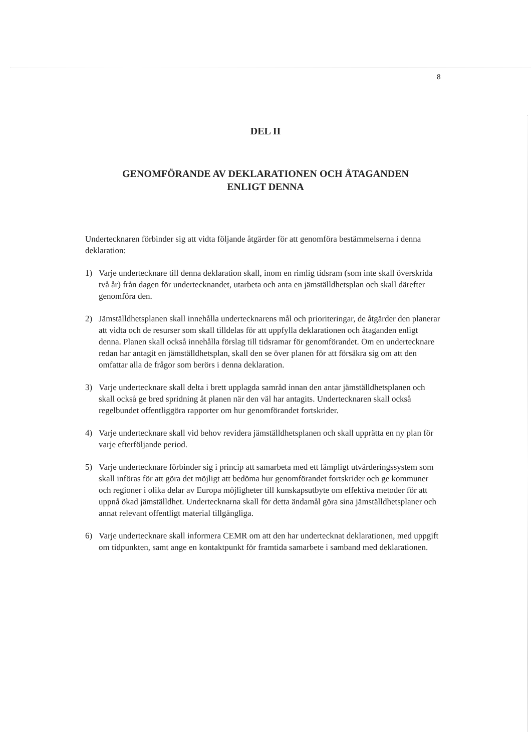8
DEL II
GENOMFÖRANDE AV DEKLARATIONEN OCH ÅTAGANDEN
ENLIGT DENNA
Undertecknaren förbinder sig att vidta följande åtgärder för att genomföra bestämmelserna i denna deklaration:
1) Varje undertecknare till denna deklaration skall, inom en rimlig tidsram (som inte skall överskrida två år) från dagen för undertecknandet, utarbeta och anta en jämställdhetsplan och skall därefter genomföra den.
2) Jämställdhetsplanen skall innehålla undertecknarens mål och prioriteringar, de åtgärder den planerar att vidta och de resurser som skall tilldelas för att uppfylla deklarationen och åtaganden enligt denna. Planen skall också innehålla förslag till tidsramar för genomförandet. Om en undertecknare redan har antagit en jämställdhetsplan, skall den se över planen för att försäkra sig om att den omfattar alla de frågor som berörs i denna deklaration.
3) Varje undertecknare skall delta i brett upplagda samråd innan den antar jämställdhetsplanen och skall också ge bred spridning åt planen när den väl har antagits. Undertecknaren skall också regelbundet offentliggöra rapporter om hur genomförandet fortskrider.
4) Varje undertecknare skall vid behov revidera jämställdhetsplanen och skall upprätta en ny plan för varje efterföljande period.
5) Varje undertecknare förbinder sig i princip att samarbeta med ett lämpligt utvärderingssystem som skall införas för att göra det möjligt att bedöma hur genomförandet fortskrider och ge kommuner och regioner i olika delar av Europa möjligheter till kunskapsutbyte om effektiva metoder för att uppnå ökad jämställdhet. Undertecknarna skall för detta ändamål göra sina jämställdhetsplaner och annat relevant offentligt material tillgängliga.
6) Varje undertecknare skall informera CEMR om att den har undertecknat deklarationen, med uppgift om tidpunkten, samt ange en kontaktpunkt för framtida samarbete i samband med deklarationen.